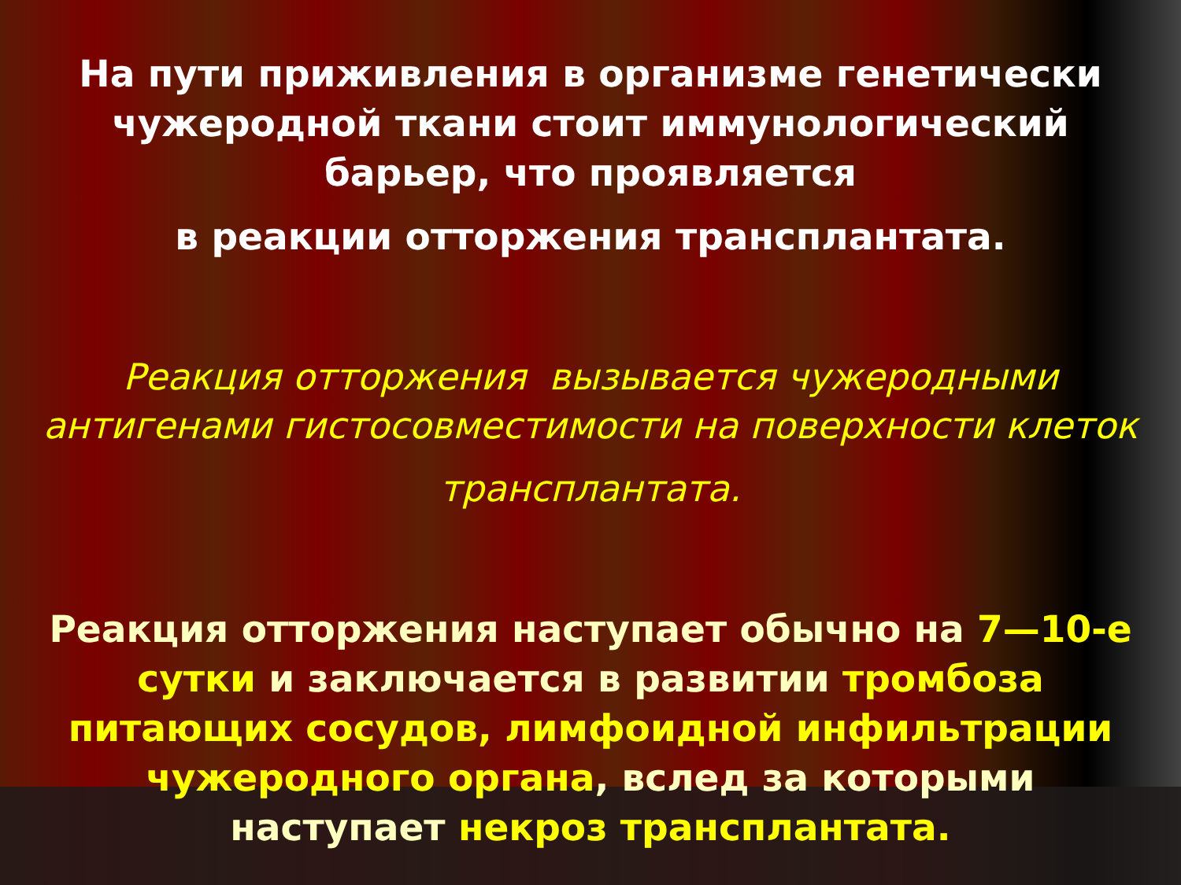На пути приживления в организме генетически
чужеродной ткани стоит иммунологический
барьер, что проявляется
в реакции отторжения трансплантата.
Реакция отторжения вызывается чужеродными
антигенами гистосовместимости на поверхности клеток
трансплантата.
Реакция отторжения наступает обычно на 7—10-е
сутки и заключается в развитии тромбоза
питающих сосудов, лимфоидной инфильтрации
чужеродного органа, вслед за которыми
наступает некроз трансплантата.